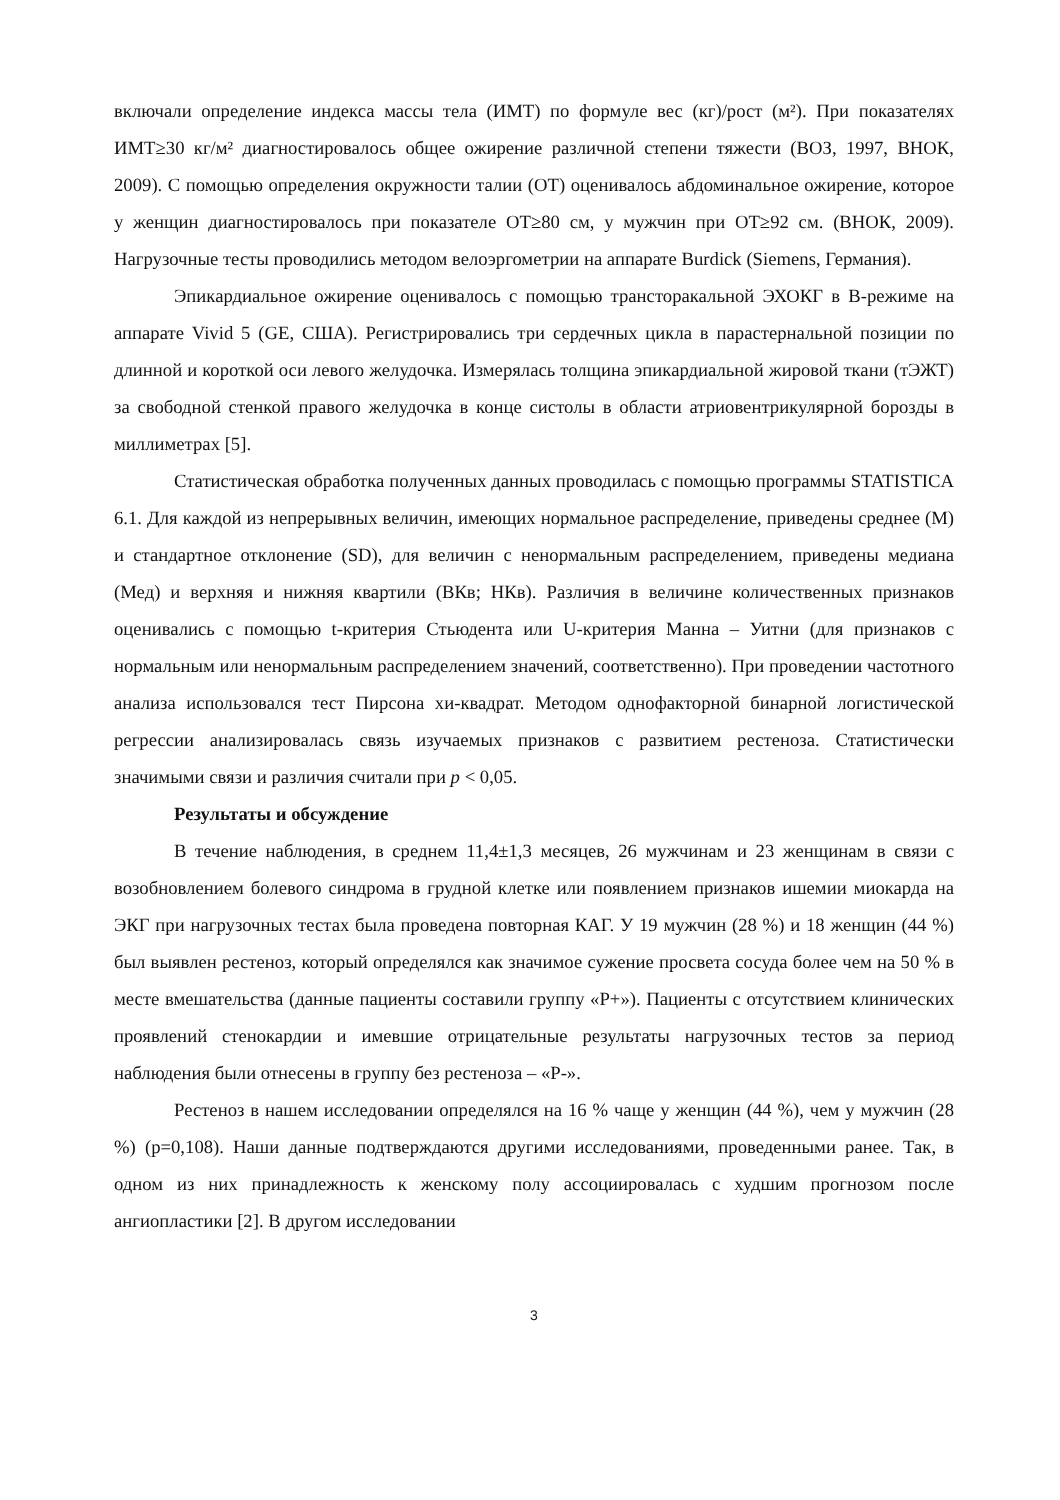включали определение индекса массы тела (ИМТ) по формуле вес (кг)/рост (м²). При показателях ИМТ≥30 кг/м² диагностировалось общее ожирение различной степени тяжести (ВОЗ, 1997, ВНОК, 2009). С помощью определения окружности талии (ОТ) оценивалось абдоминальное ожирение, которое у женщин диагностировалось при показателе ОТ≥80 см, у мужчин при ОТ≥92 см. (ВНОК, 2009). Нагрузочные тесты проводились методом велоэргометрии на аппарате Burdick (Siemens, Германия).
Эпикардиальное ожирение оценивалось с помощью трансторакальной ЭХОКГ в В-режиме на аппарате Vivid 5 (GE, США). Регистрировались три сердечных цикла в парастернальной позиции по длинной и короткой оси левого желудочка. Измерялась толщина эпикардиальной жировой ткани (тЭЖТ) за свободной стенкой правого желудочка в конце систолы в области атриовентрикулярной борозды в миллиметрах [5].
Статистическая обработка полученных данных проводилась с помощью программы STATISTICA 6.1. Для каждой из непрерывных величин, имеющих нормальное распределение, приведены среднее (М) и стандартное отклонение (SD), для величин с ненормальным распределением, приведены медиана (Мед) и верхняя и нижняя квартили (ВКв; НКв). Различия в величине количественных признаков оценивались с помощью t-критерия Стьюдента или U-критерия Манна – Уитни (для признаков с нормальным или ненормальным распределением значений, соответственно). При проведении частотного анализа использовался тест Пирсона хи-квадрат. Методом однофакторной бинарной логистической регрессии анализировалась связь изучаемых признаков с развитием рестеноза. Статистически значимыми связи и различия считали при p < 0,05.
Результаты и обсуждение
В течение наблюдения, в среднем 11,4±1,3 месяцев, 26 мужчинам и 23 женщинам в связи с возобновлением болевого синдрома в грудной клетке или появлением признаков ишемии миокарда на ЭКГ при нагрузочных тестах была проведена повторная КАГ. У 19 мужчин (28 %) и 18 женщин (44 %) был выявлен рестеноз, который определялся как значимое сужение просвета сосуда более чем на 50 % в месте вмешательства (данные пациенты составили группу «Р+»). Пациенты с отсутствием клинических проявлений стенокардии и имевшие отрицательные результаты нагрузочных тестов за период наблюдения были отнесены в группу без рестеноза – «Р-».
Рестеноз в нашем исследовании определялся на 16 % чаще у женщин (44 %), чем у мужчин (28 %) (p=0,108). Наши данные подтверждаются другими исследованиями, проведенными ранее. Так, в одном из них принадлежность к женскому полу ассоциировалась с худшим прогнозом после ангиопластики [2]. В другом исследовании
3